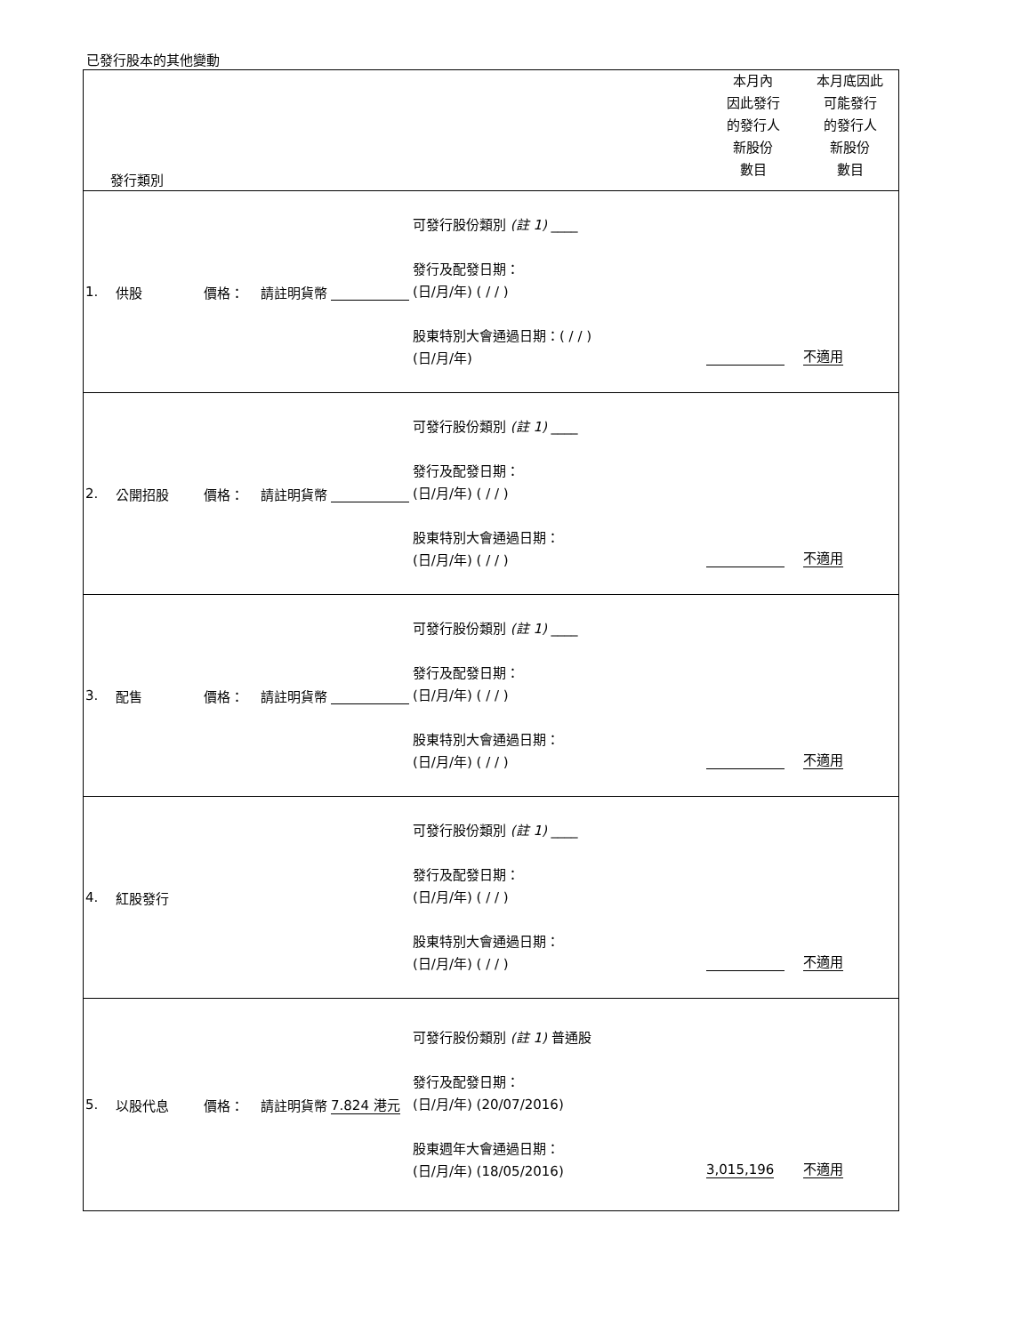已發行股本的其他變動
| 發行類別 | | | | | | 本月內 因此發行 的發行人 新股份 數目 | 本月底因此 可能發行 的發行人 新股份 數目 |
| 1. | 供股 | 價格： | 請註明貨幣 | | 可發行股份類別 (註 1) ____ 發行及配發日期： (日/月/年) ( / / ) 股東特別大會通過日期：( / / ) (日/月/年) | | 不適用 |
| 2. | 公開招股 | 價格： | 請註明貨幣 | | 可發行股份類別 (註 1) ____ 發行及配發日期： (日/月/年) ( / / ) 股東特別大會通過日期： (日/月/年) ( / / ) | | 不適用 |
| 3. | 配售 | 價格： | 請註明貨幣 | | 可發行股份類別 (註 1) ____ 發行及配發日期： (日/月/年) ( / / ) 股東特別大會通過日期： (日/月/年) ( / / ) | | 不適用 |
| 4. | 紅股發行 | | | | 可發行股份類別 (註 1) ____ 發行及配發日期： (日/月/年) ( / / ) 股東特別大會通過日期： (日/月/年) ( / / ) | | 不適用 |
| 5. | 以股代息 | 價格： | 請註明貨幣 | 7.824 港元 | 可發行股份類別 (註 1) 普通股 發行及配發日期： (日/月/年) (20/07/2016) 股東週年大會通過日期： (日/月/年) (18/05/2016) | 3,015,196 | 不適用 |